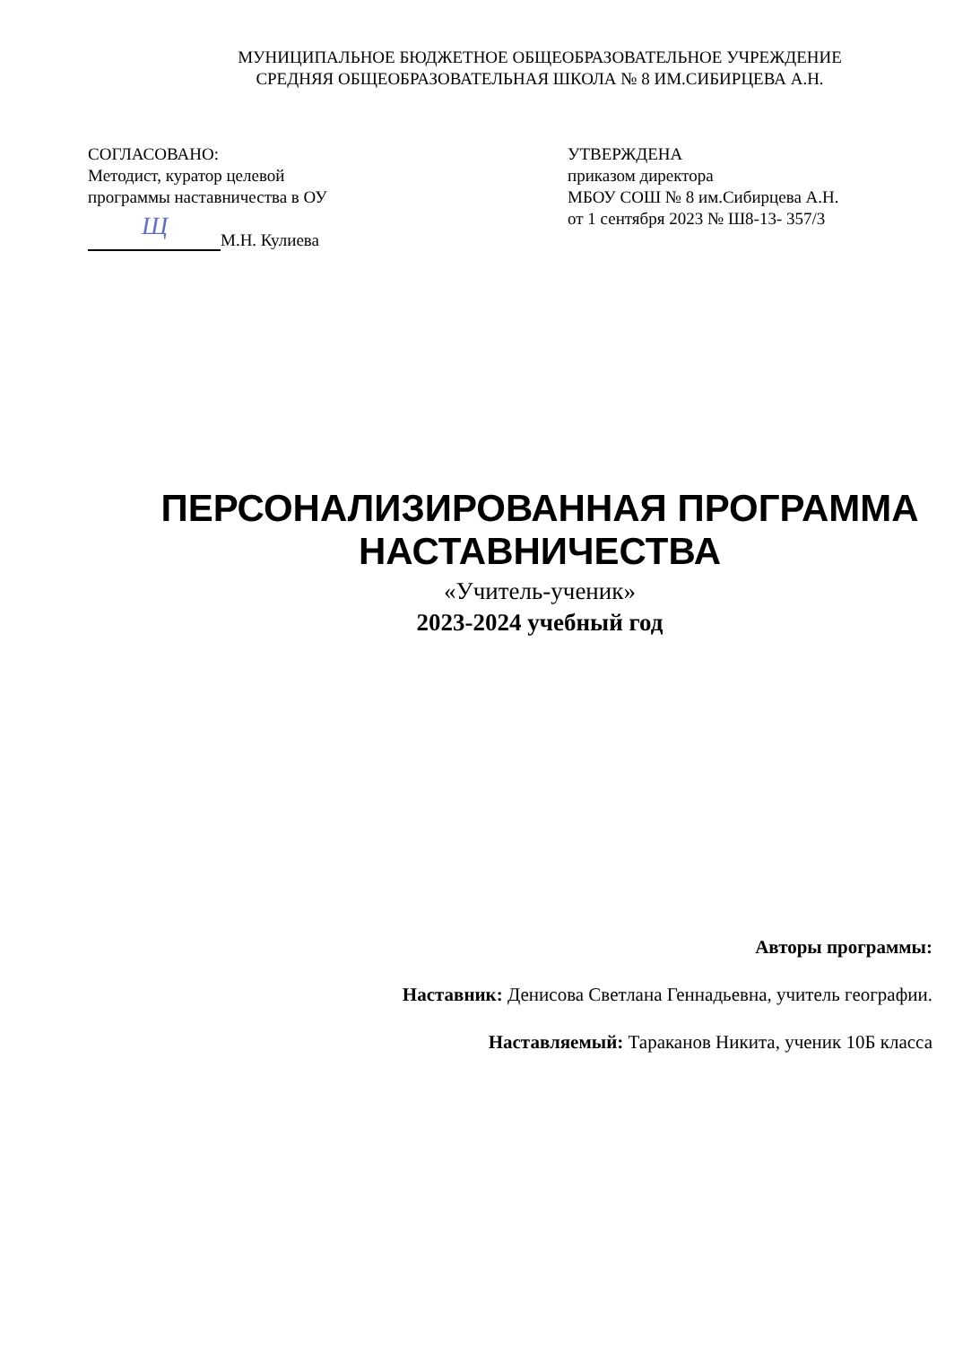МУНИЦИПАЛЬНОЕ БЮДЖЕТНОЕ ОБЩЕОБРАЗОВАТЕЛЬНОЕ УЧРЕЖДЕНИЕ
СРЕДНЯЯ ОБЩЕОБРАЗОВАТЕЛЬНАЯ ШКОЛА № 8 ИМ.СИБИРЦЕВА А.Н.
СОГЛАСОВАНО:
Методист, куратор целевой
программы наставничества в ОУ
Щ М.Н. Кулиева
УТВЕРЖДЕНА
приказом директора
МБОУ СОШ № 8 им.Сибирцева А.Н.
от 1 сентября 2023 № Ш8-13- 357/3
ПЕРСОНАЛИЗИРОВАННАЯ ПРОГРАММА НАСТАВНИЧЕСТВА
«Учитель-ученик»
2023-2024 учебный год
Авторы программы:
Наставник: Денисова Светлана Геннадьевна, учитель географии.
Наставляемый: Тараканов Никита, ученик 10Б класса